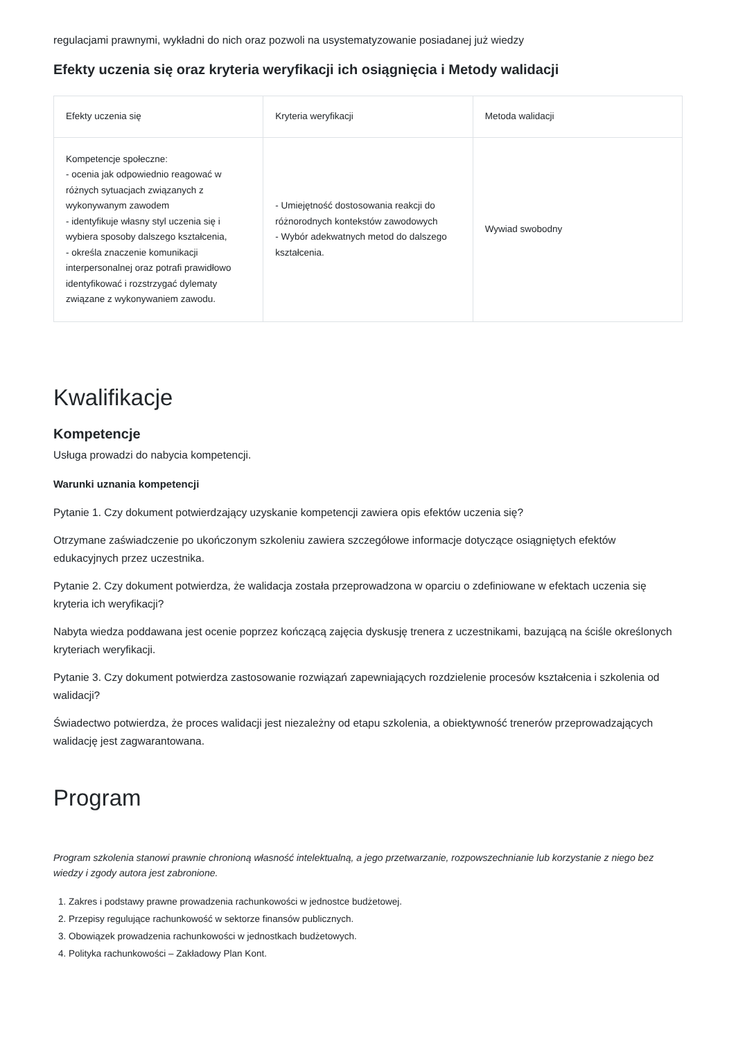regulacjami prawnymi, wykładni do nich oraz pozwoli na usystematyzowanie posiadanej już wiedzy
Efekty uczenia się oraz kryteria weryfikacji ich osiągnięcia i Metody walidacji
| Efekty uczenia się | Kryteria weryfikacji | Metoda walidacji |
| --- | --- | --- |
| Kompetencje społeczne: - ocenia jak odpowiednio reagować w różnych sytuacjach związanych z wykonywanym zawodem - identyfikuje własny styl uczenia się i wybiera sposoby dalszego kształcenia, - określa znaczenie komunikacji interpersonalnej oraz potrafi prawidłowo identyfikować i rozstrzygać dylematy związane z wykonywaniem zawodu. | - Umiejętność dostosowania reakcji do różnorodnych kontekstów zawodowych - Wybór adekwatnych metod do dalszego kształcenia. | Wywiad swobodny |
Kwalifikacje
Kompetencje
Usługa prowadzi do nabycia kompetencji.
Warunki uznania kompetencji
Pytanie 1. Czy dokument potwierdzający uzyskanie kompetencji zawiera opis efektów uczenia się?
Otrzymane zaświadczenie po ukończonym szkoleniu zawiera szczegółowe informacje dotyczące osiągniętych efektów edukacyjnych przez uczestnika.
Pytanie 2. Czy dokument potwierdza, że walidacja została przeprowadzona w oparciu o zdefiniowane w efektach uczenia się kryteria ich weryfikacji?
Nabyta wiedza poddawana jest ocenie poprzez kończącą zajęcia dyskusję trenera z uczestnikami, bazującą na ściśle określonych kryteriach weryfikacji.
Pytanie 3. Czy dokument potwierdza zastosowanie rozwiązań zapewniających rozdzielenie procesów kształcenia i szkolenia od walidacji?
Świadectwo potwierdza, że proces walidacji jest niezależny od etapu szkolenia, a obiektywność trenerów przeprowadzających walidację jest zagwarantowana.
Program
Program szkolenia stanowi prawnie chronioną własność intelektualną, a jego przetwarzanie, rozpowszechnianie lub korzystanie z niego bez wiedzy i zgody autora jest zabronione.
1. Zakres i podstawy prawne prowadzenia rachunkowości w jednostce budżetowej.
2. Przepisy regulujące rachunkowość w sektorze finansów publicznych.
3. Obowiązek prowadzenia rachunkowości w jednostkach budżetowych.
4. Polityka rachunkowości – Zakładowy Plan Kont.